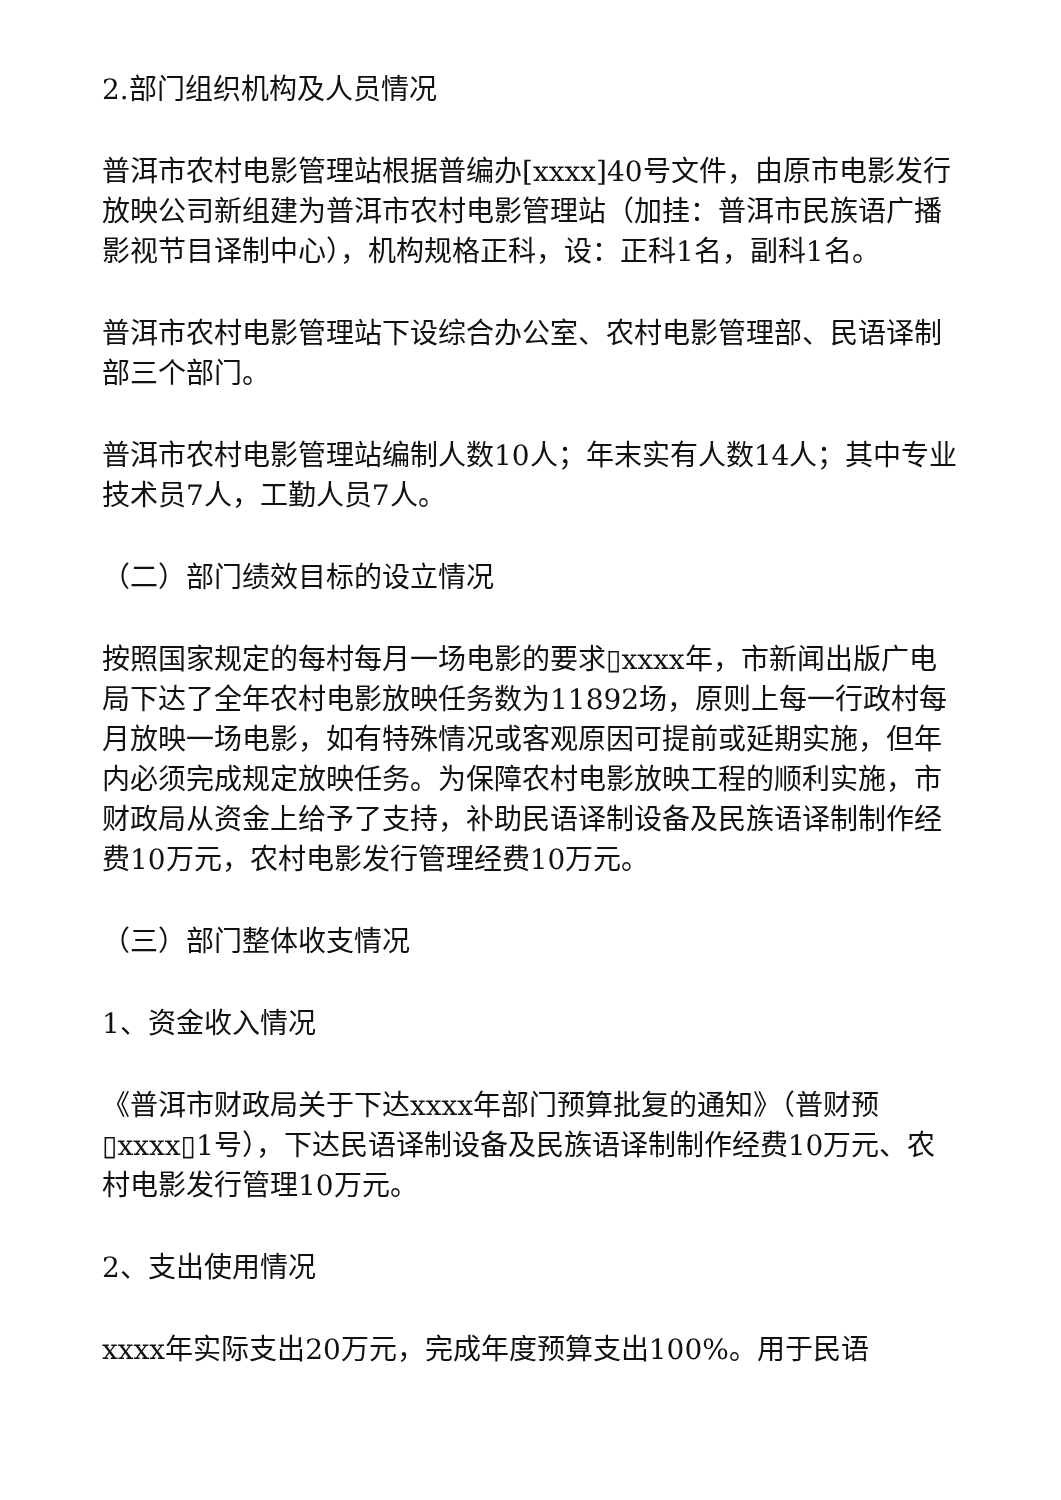2.部门组织机构及人员情况
普洱市农村电影管理站根据普编办[xxxx]40号文件，由原市电影发行放映公司新组建为普洱市农村电影管理站（加挂：普洱市民族语广播影视节目译制中心），机构规格正科，设：正科1名，副科1名。
普洱市农村电影管理站下设综合办公室、农村电影管理部、民语译制部三个部门。
普洱市农村电影管理站编制人数10人；年末实有人数14人；其中专业技术员7人，工勤人员7人。
（二）部门绩效目标的设立情况
按照国家规定的每村每月一场电影的要求▯xxxx年，市新闻出版广电局下达了全年农村电影放映任务数为11892场，原则上每一行政村每月放映一场电影，如有特殊情况或客观原因可提前或延期实施，但年内必须完成规定放映任务。为保障农村电影放映工程的顺利实施，市财政局从资金上给予了支持，补助民语译制设备及民族语译制制作经费10万元，农村电影发行管理经费10万元。
（三）部门整体收支情况
1、资金收入情况
《普洱市财政局关于下达xxxx年部门预算批复的通知》（普财预▯xxxx▯1号），下达民语译制设备及民族语译制制作经费10万元、农村电影发行管理10万元。
2、支出使用情况
xxxx年实际支出20万元，完成年度预算支出100%。用于民语